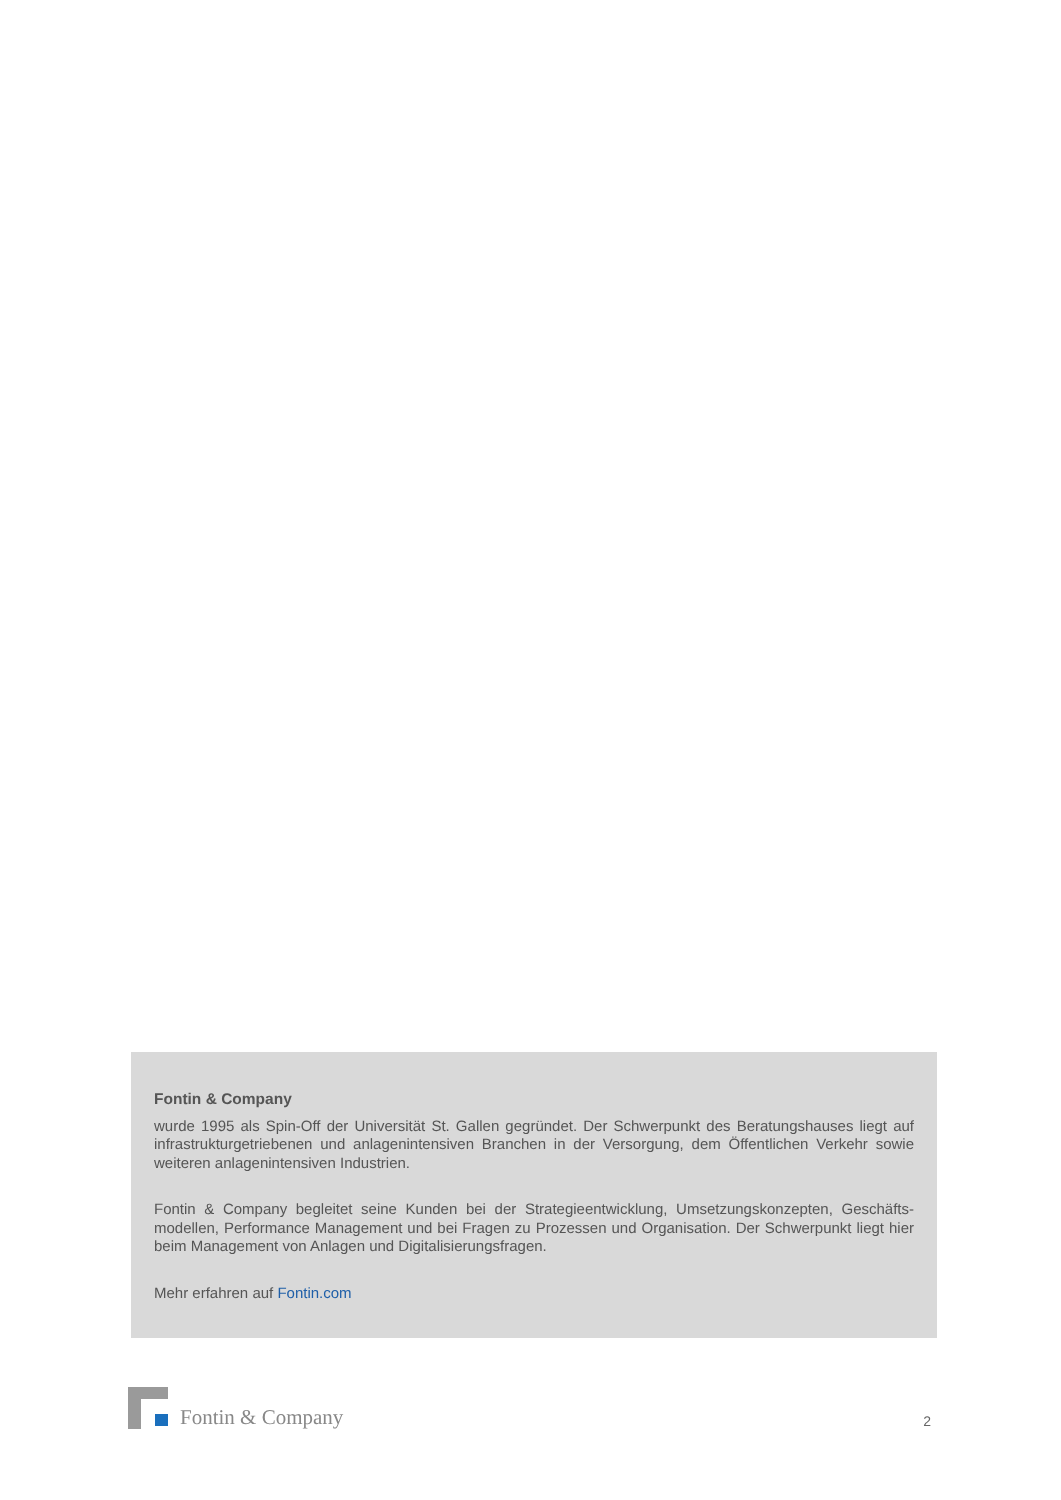Fontin & Company
wurde 1995 als Spin-Off der Universität St. Gallen gegründet. Der Schwerpunkt des Beratungshauses liegt auf infrastrukturgetriebenen und anlagenintensiven Branchen in der Versorgung, dem Öffentlichen Verkehr sowie weiteren anlagenintensiven Industrien.
Fontin & Company begleitet seine Kunden bei der Strategieentwicklung, Umsetzungskonzepten, Geschäfts-modellen, Performance Management und bei Fragen zu Prozessen und Organisation. Der Schwerpunkt liegt hier beim Management von Anlagen und Digitalisierungsfragen.
Mehr erfahren auf Fontin.com
Fontin & Company
2